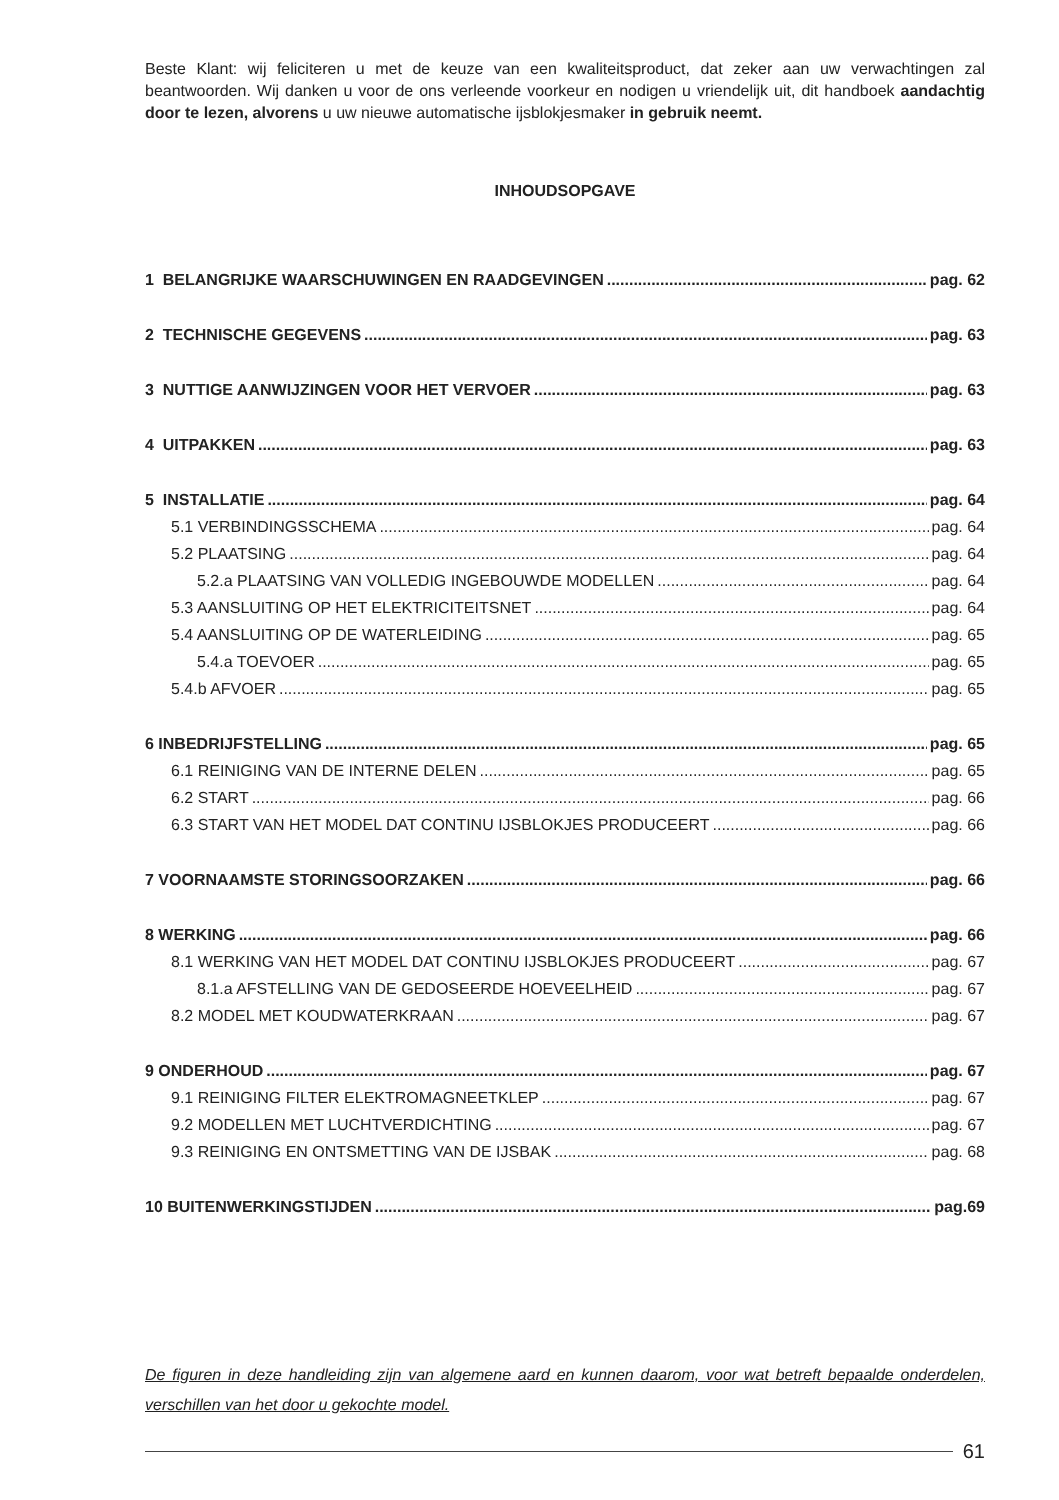Beste Klant: wij feliciteren u met de keuze van een kwaliteitsproduct, dat zeker aan uw verwachtingen zal beantwoorden. Wij danken u voor de ons verleende voorkeur en nodigen u vriendelijk uit, dit handboek aandachtig door te lezen, alvorens u uw nieuwe automatische ijsblokjesmaker in gebruik neemt.
INHOUDSOPGAVE
1 BELANGRIJKE WAARSCHUWINGEN EN RAADGEVINGEN pag. 62
2 TECHNISCHE GEGEVENS pag. 63
3 NUTTIGE AANWIJZINGEN VOOR HET VERVOER pag. 63
4 UITPAKKEN pag. 63
5 INSTALLATIE pag. 64
5.1 VERBINDINGSSCHEMA pag. 64
5.2 PLAATSING pag. 64
5.2.a PLAATSING VAN VOLLEDIG INGEBOUWDE MODELLEN pag. 64
5.3 AANSLUITING OP HET ELEKTRICITEITSNET pag. 64
5.4 AANSLUITING OP DE WATERLEIDING pag. 65
5.4.a TOEVOER pag. 65
5.4.b AFVOER pag. 65
6 INBEDRIJFSTELLING pag. 65
6.1 REINIGING VAN DE INTERNE DELEN pag. 65
6.2 START pag. 66
6.3 START VAN HET MODEL DAT CONTINU IJSBLOKJES PRODUCEERT pag. 66
7 VOORNAAMSTE STORINGSOORZAKEN pag. 66
8 WERKING pag. 66
8.1 WERKING VAN HET MODEL DAT CONTINU IJSBLOKJES PRODUCEERT pag. 67
8.1.a AFSTELLING VAN DE GEDOSEERDE HOEVEELHEID pag. 67
8.2 MODEL MET KOUDWATERKRAAN pag. 67
9 ONDERHOUD pag. 67
9.1 REINIGING FILTER ELEKTROMAGNEETKLEP pag. 67
9.2 MODELLEN MET LUCHTVERDICHTING pag. 67
9.3 REINIGING EN ONTSMETTING VAN DE IJSBAK pag. 68
10 BUITENWERKINGSTIJDEN pag.69
De figuren in deze handleiding zijn van algemene aard en kunnen daarom, voor wat betreft bepaalde onderdelen, verschillen van het door u gekochte model.
61